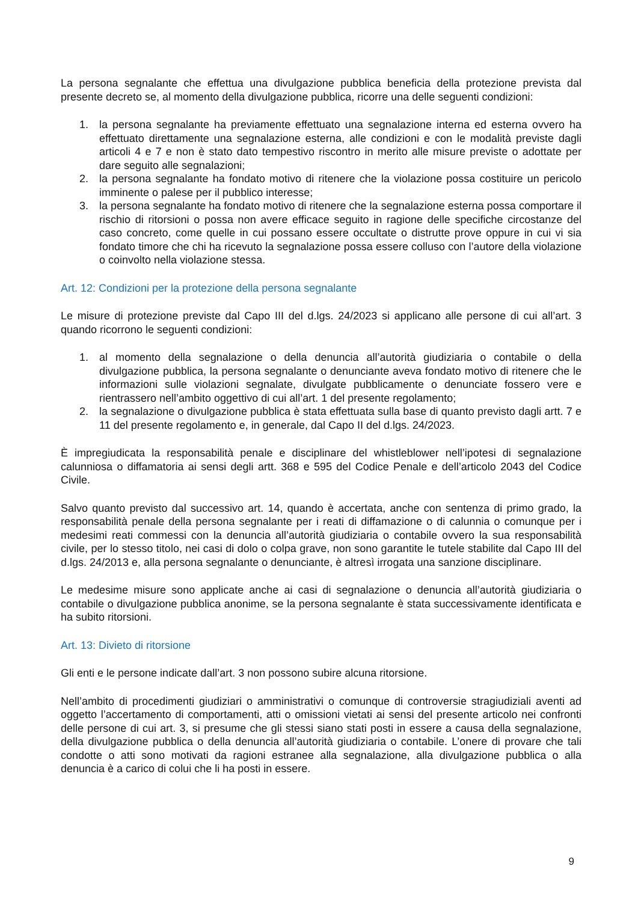La persona segnalante che effettua una divulgazione pubblica beneficia della protezione prevista dal presente decreto se, al momento della divulgazione pubblica, ricorre una delle seguenti condizioni:
1. la persona segnalante ha previamente effettuato una segnalazione interna ed esterna ovvero ha effettuato direttamente una segnalazione esterna, alle condizioni e con le modalità previste dagli articoli 4 e 7 e non è stato dato tempestivo riscontro in merito alle misure previste o adottate per dare seguito alle segnalazioni;
2. la persona segnalante ha fondato motivo di ritenere che la violazione possa costituire un pericolo imminente o palese per il pubblico interesse;
3. la persona segnalante ha fondato motivo di ritenere che la segnalazione esterna possa comportare il rischio di ritorsioni o possa non avere efficace seguito in ragione delle specifiche circostanze del caso concreto, come quelle in cui possano essere occultate o distrutte prove oppure in cui vi sia fondato timore che chi ha ricevuto la segnalazione possa essere colluso con l’autore della violazione o coinvolto nella violazione stessa.
Art. 12: Condizioni per la protezione della persona segnalante
Le misure di protezione previste dal Capo III del d.lgs. 24/2023 si applicano alle persone di cui all’art. 3 quando ricorrono le seguenti condizioni:
1. al momento della segnalazione o della denuncia all’autorità giudiziaria o contabile o della divulgazione pubblica, la persona segnalante o denunciante aveva fondato motivo di ritenere che le informazioni sulle violazioni segnalate, divulgate pubblicamente o denunciate fossero vere e rientrassero nell’ambito oggettivo di cui all’art. 1 del presente regolamento;
2. la segnalazione o divulgazione pubblica è stata effettuata sulla base di quanto previsto dagli artt. 7 e 11 del presente regolamento e, in generale, dal Capo II del d.lgs. 24/2023.
È impregiudicata la responsabilità penale e disciplinare del whistleblower nell’ipotesi di segnalazione calunniosa o diffamatoria ai sensi degli artt. 368 e 595 del Codice Penale e dell’articolo 2043 del Codice Civile.
Salvo quanto previsto dal successivo art. 14, quando è accertata, anche con sentenza di primo grado, la responsabilità penale della persona segnalante per i reati di diffamazione o di calunnia o comunque per i medesimi reati commessi con la denuncia all’autorità giudiziaria o contabile ovvero la sua responsabilità civile, per lo stesso titolo, nei casi di dolo o colpa grave, non sono garantite le tutele stabilite dal Capo III del d.lgs. 24/2013 e, alla persona segnalante o denunciante, è altresì irrogata una sanzione disciplinare.
Le medesime misure sono applicate anche ai casi di segnalazione o denuncia all’autorità giudiziaria o contabile o divulgazione pubblica anonime, se la persona segnalante è stata successivamente identificata e ha subito ritorsioni.
Art. 13: Divieto di ritorsione
Gli enti e le persone indicate dall’art. 3 non possono subire alcuna ritorsione.
Nell’ambito di procedimenti giudiziari o amministrativi o comunque di controversie stragiudiziali aventi ad oggetto l’accertamento di comportamenti, atti o omissioni vietati ai sensi del presente articolo nei confronti delle persone di cui art. 3, si presume che gli stessi siano stati posti in essere a causa della segnalazione, della divulgazione pubblica o della denuncia all’autorità giudiziaria o contabile. L’onere di provare che tali condotte o atti sono motivati da ragioni estranee alla segnalazione, alla divulgazione pubblica o alla denuncia è a carico di colui che li ha posti in essere.
9